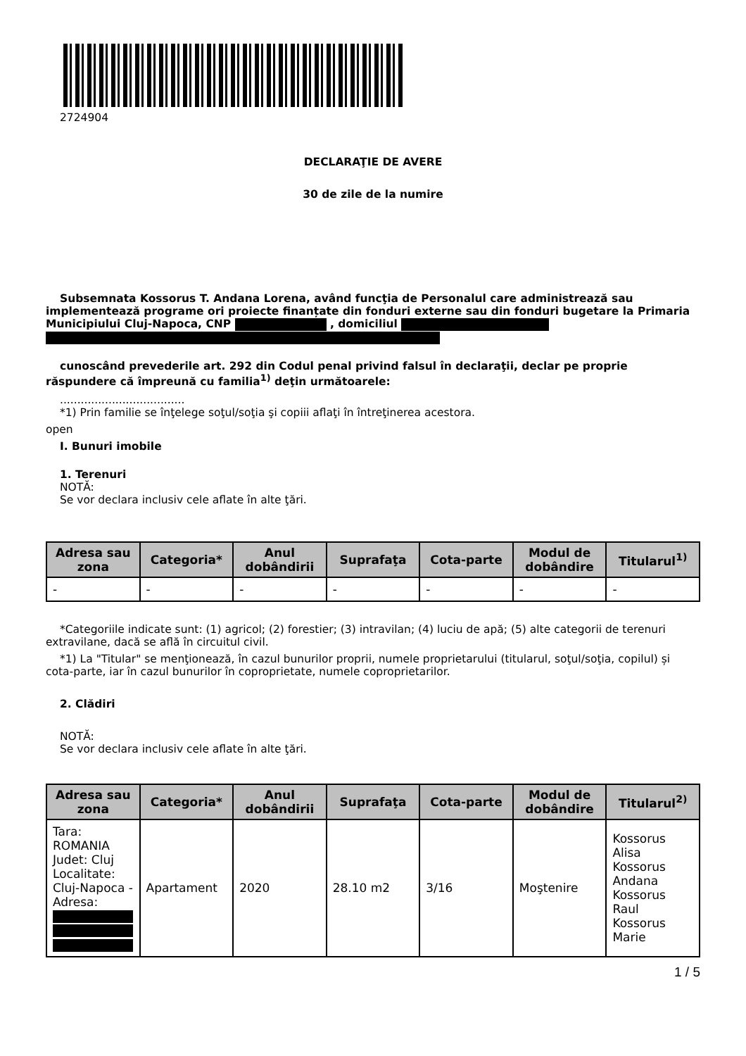2724904
DECLARAŢIE DE AVERE
30 de zile de la numire
Subsemnata Kossorus T. Andana Lorena, având funcţia de Personalul care administrează sau implementează programe ori proiecte finanțate din fonduri externe sau din fonduri bugetare la Primaria Municipiului Cluj-Napoca, CNP , domiciliul
cunoscând prevederile art. 292 din Codul penal privind falsul în declaraţii, declar pe proprie răspundere că împreună cu familia<sup>1)</sup> deţin următoarele:
....................................
*1) Prin familie se înţelege soţul/soţia şi copiii aflaţi în întreţinerea acestora.
open
I. Bunuri imobile
1. Terenuri
NOTĂ:
Se vor declara inclusiv cele aflate în alte ţări.
| Adresa sau zona | Categoria* | Anul dobândirii | Suprafaţa | Cota-parte | Modul de dobândire | Titularul<sup>1)</sup> |
| --- | --- | --- | --- | --- | --- | --- |
| - | - | - | - | - | - | - |
*Categoriile indicate sunt: (1) agricol; (2) forestier; (3) intravilan; (4) luciu de apă; (5) alte categorii de terenuri extravilane, dacă se află în circuitul civil.
*1) La "Titular" se menţionează, în cazul bunurilor proprii, numele proprietarului (titularul, soţul/soţia, copilul) și cota-parte, iar în cazul bunurilor în coproprietate, numele coproprietarilor.
2. Clădiri
NOTĂ:
Se vor declara inclusiv cele aflate în alte ţări.
| Adresa sau zona | Categoria* | Anul dobândirii | Suprafaţa | Cota-parte | Modul de dobândire | Titularul<sup>2)</sup> |
| --- | --- | --- | --- | --- | --- | --- |
| Tara: ROMANIA Judet: Cluj Localitate: Cluj-Napoca - Adresa: | Apartament | 2020 | 28.10 m2 | 3/16 | Moştenire | Kossorus Alisa Kossorus Andana Kossorus Raul Kossorus Marie |
1 / 5